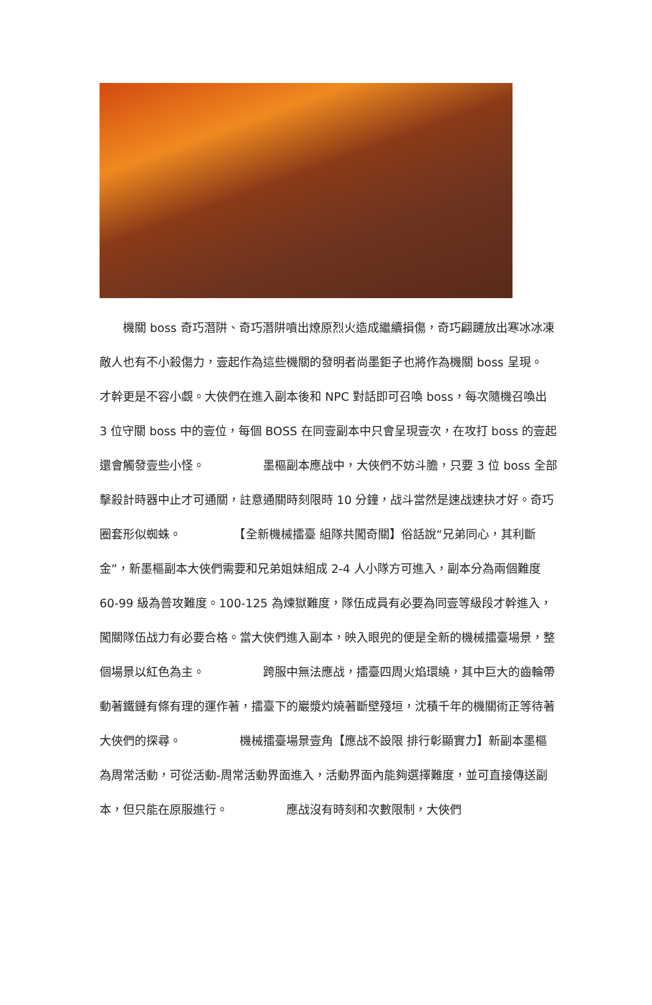機關 boss 奇巧潛阱、奇巧潛阱噴出燎原烈火造成繼續損傷，奇巧翩躚放出寒冰冰凍敵人也有不小殺傷力，壹起作為這些機關的發明者尚墨鉅子也將作為機關 boss 呈現。　　　　　才幹更是不容小覷。大俠們在進入副本後和 NPC 對話即可召喚 boss，每次隨機召喚出 3 位守關 boss 中的壹位，每個 BOSS 在同壹副本中只會呈現壹次，在攻打 boss 的壹起還會觸發壹些小怪。　　　　　墨樞副本應战中，大俠們不妨斗膽，只要 3 位 boss 全部擊殺計時器中止才可通關，註意通關時刻限時 10 分鐘，战斗當然是速战速抉才好。奇巧圈套形似蜘蛛。　　　　　【全新機械擂臺 組隊共闖奇關】俗話說“兄弟同心，其利斷金”，新墨樞副本大俠們需要和兄弟姐妹組成 2-4 人小隊方可進入，副本分為兩個難度 60-99 級為普攻難度。100-125 為煉獄難度，隊伍成員有必要為同壹等級段才幹進入，闖關隊伍战力有必要合格。當大俠們進入副本，映入眼兜的便是全新的機械擂臺場景，整個場景以紅色為主。　　　　　跨服中無法應战，擂臺四周火焰環繞，其中巨大的齒輪帶動著鐵鏈有條有理的運作著，擂臺下的巖漿灼燒著斷壁殘垣，沈積千年的機關術正等待著大俠們的探尋。　　　　　機械擂臺場景壹角【應战不設限 排行彰顯實力】新副本墨樞為周常活動，可從活動-周常活動界面進入，活動界面內能夠選擇難度，並可直接傳送副本，但只能在原服進行。　　　　　應战沒有時刻和次數限制，大俠們